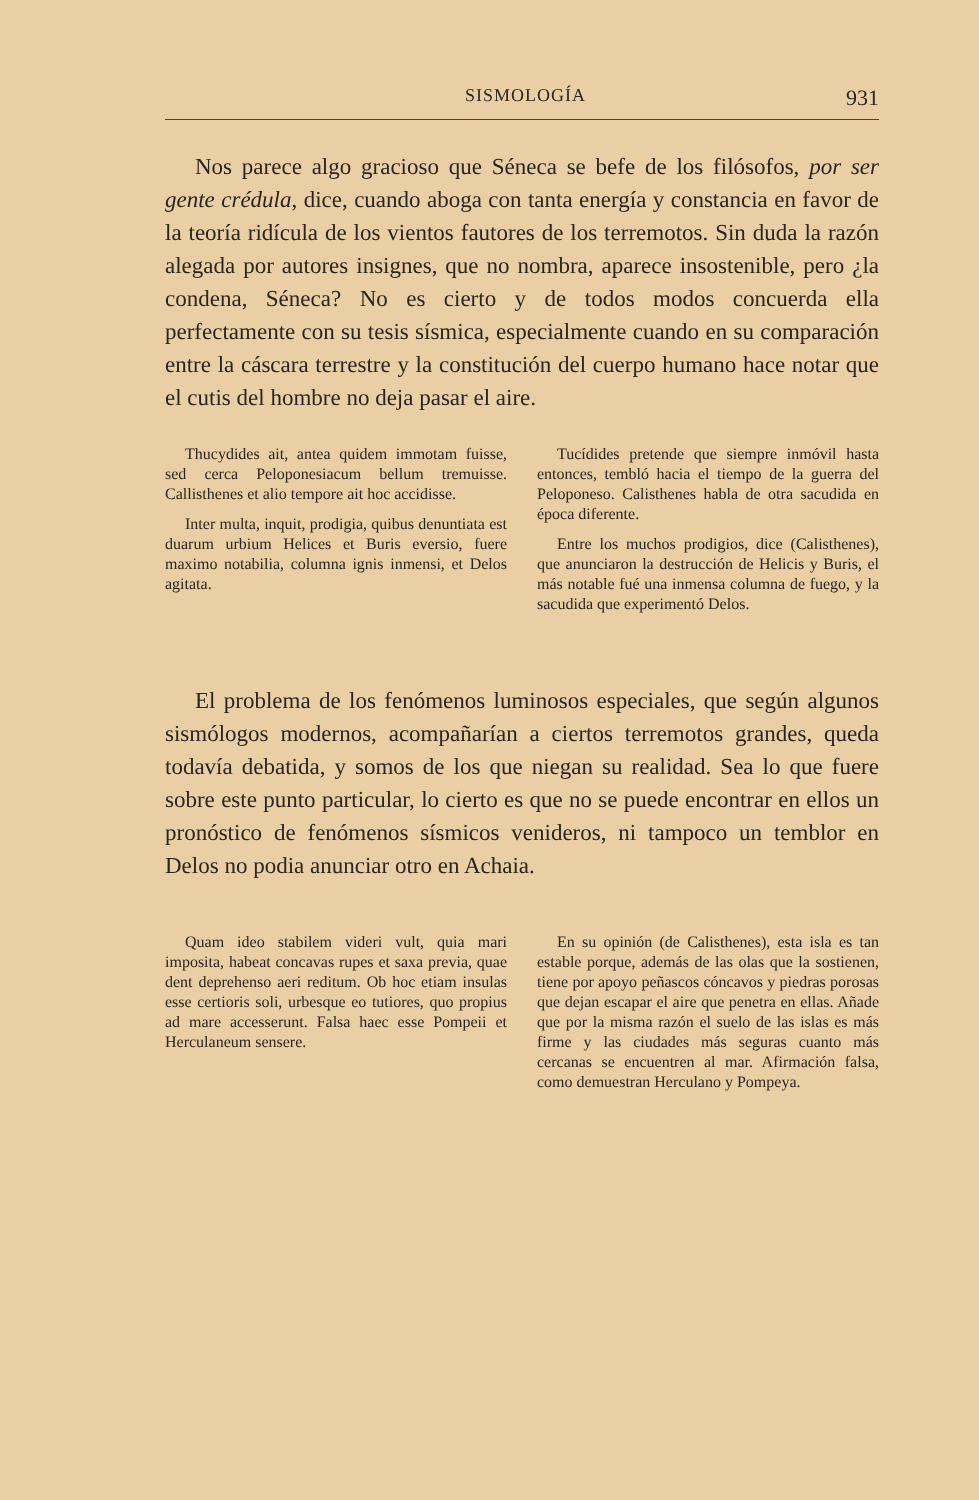SISMOLOGÍA 931
Nos parece algo gracioso que Séneca se befe de los filósofos, por ser gente crédula, dice, cuando aboga con tanta energía y constancia en favor de la teoría ridícula de los vientos fautores de los terremotos. Sin duda la razón alegada por autores insignes, que no nombra, aparece insostenible, pero ¿la condena, Séneca? No es cierto y de todos modos concuerda ella perfectamente con su tesis sísmica, especialmente cuando en su comparación entre la cáscara terrestre y la constitución del cuerpo humano hace notar que el cutis del hombre no deja pasar el aire.
Thucydides ait, antea quidem immotam fuisse, sed cerca Peloponesiacum bellum tremuisse. Callisthenes et alio tempore ait hoc accidisse.
Inter multa, inquit, prodigia, quibus denuntiata est duarum urbium Helices et Buris eversio, fuere maximo notabilia, columna ignis inmensi, et Delos agitata.
Tucídides pretende que siempre inmóvil hasta entonces, tembló hacia el tiempo de la guerra del Peloponeso. Calisthenes habla de otra sacudida en época diferente.
Entre los muchos prodigios, dice (Calisthenes), que anunciaron la destrucción de Helicis y Buris, el más notable fué una inmensa columna de fuego, y la sacudida que experimentó Delos.
El problema de los fenómenos luminosos especiales, que según algunos sismólogos modernos, acompañarían a ciertos terremotos grandes, queda todavía debatida, y somos de los que niegan su realidad. Sea lo que fuere sobre este punto particular, lo cierto es que no se puede encontrar en ellos un pronóstico de fenómenos sísmicos venideros, ni tampoco un temblor en Delos no podia anunciar otro en Achaia.
Quam ideo stabilem videri vult, quia mari imposita, habeat concavas rupes et saxa previa, quae dent deprehenso aeri reditum. Ob hoc etiam insulas esse certioris soli, urbesque eo tutiores, quo propius ad mare accesserunt. Falsa haec esse Pompeii et Herculaneum sensere.
En su opinión (de Calisthenes), esta isla es tan estable porque, además de las olas que la sostienen, tiene por apoyo peñascos cóncavos y piedras porosas que dejan escapar el aire que penetra en ellas. Añade que por la misma razón el suelo de las islas es más firme y las ciudades más seguras cuanto más cercanas se encuentren al mar. Afirmación falsa, como demuestran Herculano y Pompeya.